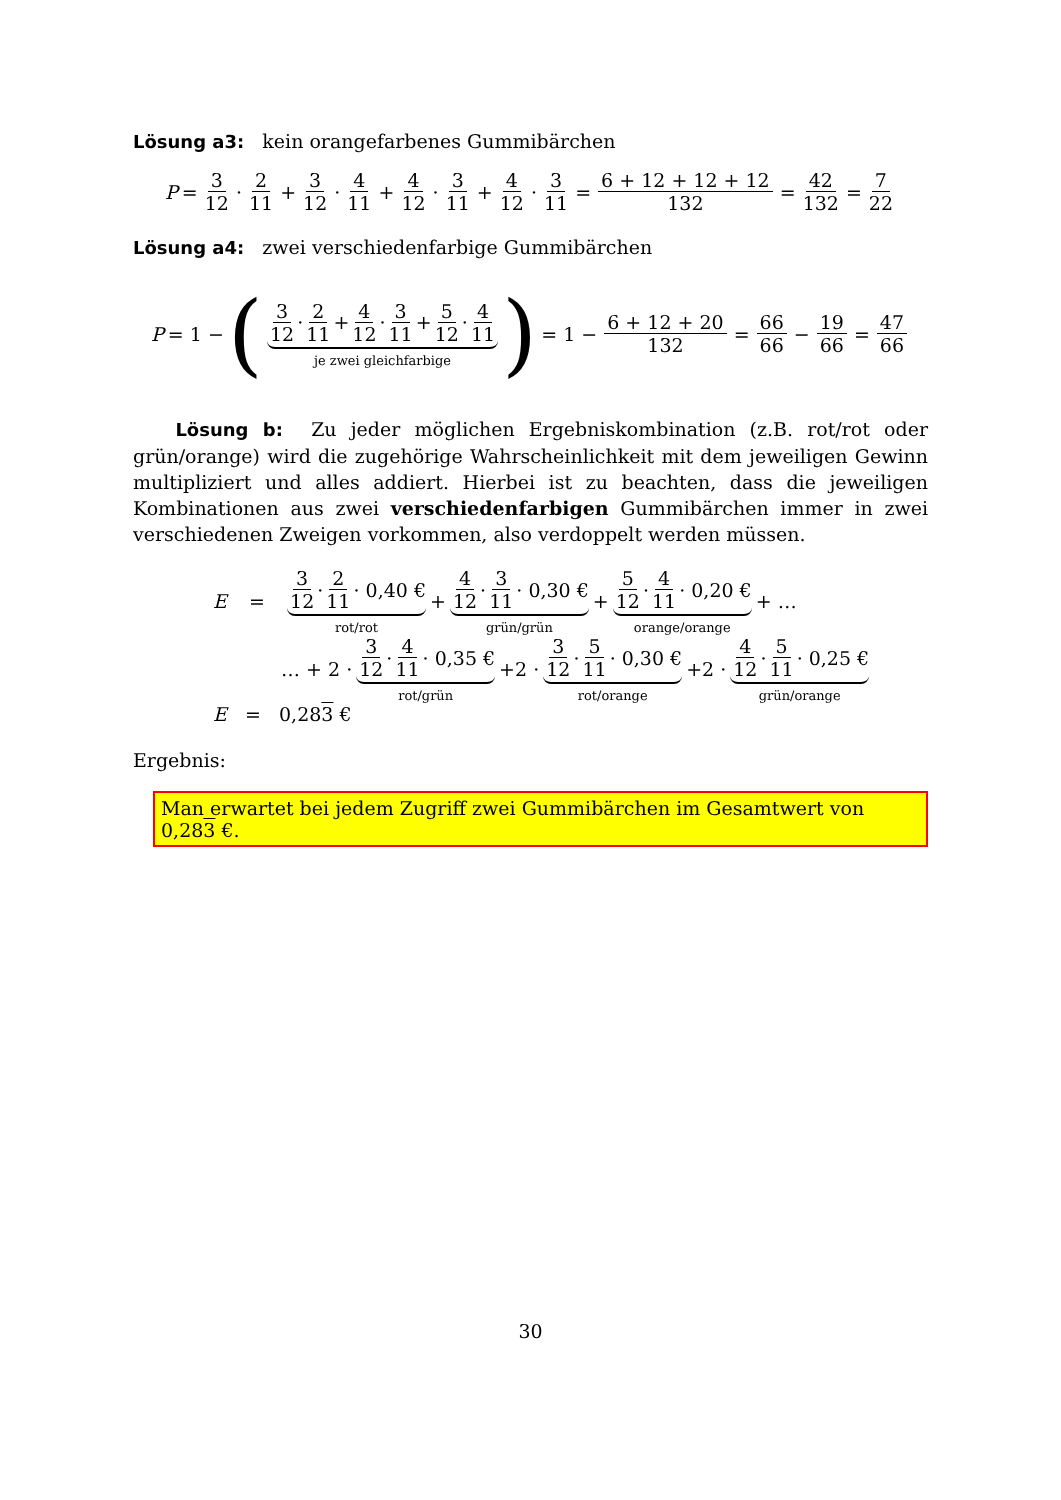Lösung a3: kein orangefarbenes Gummibärchen
P = 3 12 · 2 11 + 3 12 · 4 11 + 4 12 · 3 11 + 4 12 · 3 11 = 6 + 12 + 12 + 12 132 = 42 132 = 7 22
Lösung a4: zwei verschiedenfarbige Gummibärchen
P = 1 − (3 12 · 2 11 + 4 12 · 3 11 + 5 12 · 4 11 je zwei gleichfarbige) = 1 − 6 + 12 + 20 132 = 66 66 − 19 66 = 47 66
Lösung b: Zu jeder möglichen Ergebniskombination (z.B. rot/rot oder grün/orange) wird die zugehörige Wahrscheinlichkeit mit dem jeweiligen Gewinn multipliziert und alles addiert. Hierbei ist zu beachten, dass die jeweiligen Kombinationen aus zwei verschiedenfarbigen Gummibärchen immer in zwei verschiedenen Zweigen vorkommen, also verdoppelt werden müssen.
E = 3 12 · 2 11 · 0,40 € rot/rot + 4 12 · 3 11 · 0,30 € grün/grün + 5 12 · 4 11 · 0,20 € orange/orange + …
… + 2 · 3 12 · 4 11 · 0,35 € rot/grün +2 · 3 12 · 5 11 · 0,30 € rot/orange +2 · 4 12 · 5 11 · 0,25 € grün/orange
E = 0,283 €
Ergebnis:
Man erwartet bei jedem Zugriff zwei Gummibärchen im Gesamtwert von 0,283 €.
30